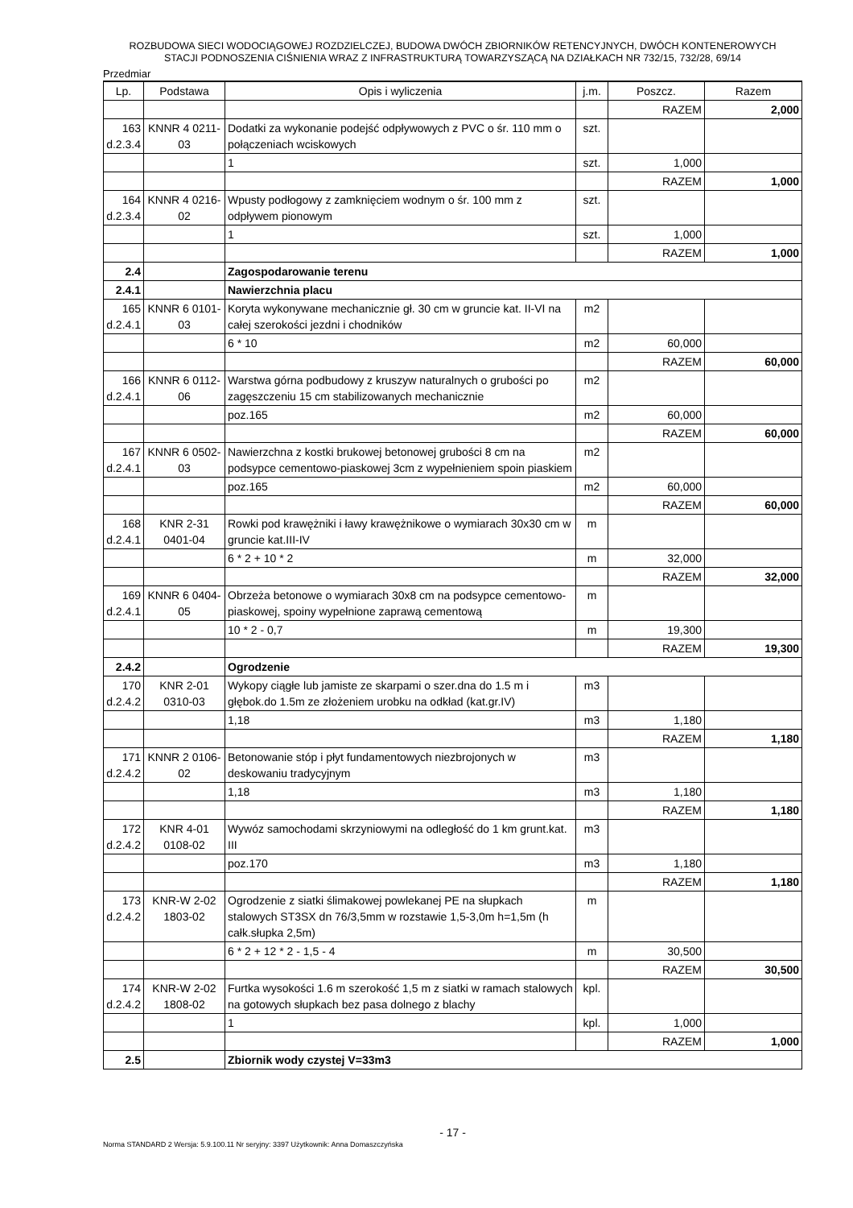ROZBUDOWA SIECI WODOCIĄGOWEJ ROZDZIELCZEJ, BUDOWA DWÓCH ZBIORNIKÓW RETENCYJNYCH, DWÓCH KONTENEROWYCH
STACJI PODNOSZENIA CIŚNIENIA WRAZ Z INFRASTRUKTURĄ TOWARZYSZĄCĄ NA DZIAŁKACH NR 732/15, 732/28, 69/14
Przedmiar
| Lp. | Podstawa | Opis i wyliczenia | j.m. | Poszcz. | Razem |
| --- | --- | --- | --- | --- | --- |
| | | | | RAZEM | 2,000 |
| 163 d.2.3.4 | KNNR 4 0211-03 | Dodatki za wykonanie podejść odpływowych z PVC o śr. 110 mm o połączeniach wciskowych | szt. | | |
| | | 1 | szt. | 1,000 | |
| | | | | RAZEM | 1,000 |
| 164 d.2.3.4 | KNNR 4 0216-02 | Wpusty podłogowy z zamknięciem wodnym o śr. 100 mm z odpływem pionowym | szt. | | |
| | | 1 | szt. | 1,000 | |
| | | | | RAZEM | 1,000 |
| 2.4 | | Zagospodarowanie terenu | | | |
| 2.4.1 | | Nawierzchnia placu | | | |
| 165 d.2.4.1 | KNNR 6 0101-03 | Koryta wykonywane mechanicznie gł. 30 cm w gruncie kat. II-VI na całej szerokości jezdni i chodników | m2 | | |
| | | 6 * 10 | m2 | 60,000 | |
| | | | | RAZEM | 60,000 |
| 166 d.2.4.1 | KNNR 6 0112-06 | Warstwa górna podbudowy z kruszyw naturalnych o grubości po zagęszczeniu 15 cm stabilizowanych mechanicznie | m2 | | |
| | | poz.165 | m2 | 60,000 | |
| | | | | RAZEM | 60,000 |
| 167 d.2.4.1 | KNNR 6 0502-03 | Nawierzchna z kostki brukowej betonowej grubości 8 cm na podsypce cementowo-piaskowej 3cm z wypełnieniem spoin piaskiem | m2 | | |
| | | poz.165 | m2 | 60,000 | |
| | | | | RAZEM | 60,000 |
| 168 d.2.4.1 | KNR 2-31 0401-04 | Rowki pod krawężniki i ławy krawężnikowe o wymiarach 30x30 cm w gruncie kat.III-IV | m | | |
| | | 6 * 2 + 10 * 2 | m | 32,000 | |
| | | | | RAZEM | 32,000 |
| 169 d.2.4.1 | KNNR 6 0404-05 | Obrzeża betonowe o wymiarach 30x8 cm na podsypce cementowo-piaskowej, spoiny wypełnione zaprawą cementową | m | | |
| | | 10 * 2 - 0,7 | m | 19,300 | |
| | | | | RAZEM | 19,300 |
| 2.4.2 | | Ogrodzenie | | | |
| 170 d.2.4.2 | KNR 2-01 0310-03 | Wykopy ciągłe lub jamiste ze skarpami o szer.dna do 1.5 m i głębok.do 1.5m ze złożeniem urobku na odkład (kat.gr.IV) | m3 | | |
| | | 1,18 | m3 | 1,180 | |
| | | | | RAZEM | 1,180 |
| 171 d.2.4.2 | KNNR 2 0106-02 | Betonowanie stóp i płyt fundamentowych niezbrojonych w deskowaniu tradycyjnym | m3 | | |
| | | 1,18 | m3 | 1,180 | |
| | | | | RAZEM | 1,180 |
| 172 d.2.4.2 | KNR 4-01 0108-02 | Wywóz samochodami skrzyniowymi na odległość do 1 km grunt.kat. III | m3 | | |
| | | poz.170 | m3 | 1,180 | |
| | | | | RAZEM | 1,180 |
| 173 d.2.4.2 | KNR-W 2-02 1803-02 | Ogrodzenie z siatki ślimakowej powlekanej PE na słupkach stalowych ST3SX dn 76/3,5mm w rozstawie 1,5-3,0m h=1,5m (h całk.słupka 2,5m) | m | | |
| | | 6 * 2 + 12 * 2 - 1,5 - 4 | m | 30,500 | |
| | | | | RAZEM | 30,500 |
| 174 d.2.4.2 | KNR-W 2-02 1808-02 | Furtka wysokości 1.6 m szerokość 1,5 m z siatki w ramach stalowych na gotowych słupkach bez pasa dolnego z blachy | kpl. | | |
| | | 1 | kpl. | 1,000 | |
| | | | | RAZEM | 1,000 |
| 2.5 | | Zbiornik wody czystej V=33m3 | | | |
- 17 -
Norma STANDARD 2 Wersja: 5.9.100.11 Nr seryjny: 3397 Użytkownik: Anna Domaszczyńska